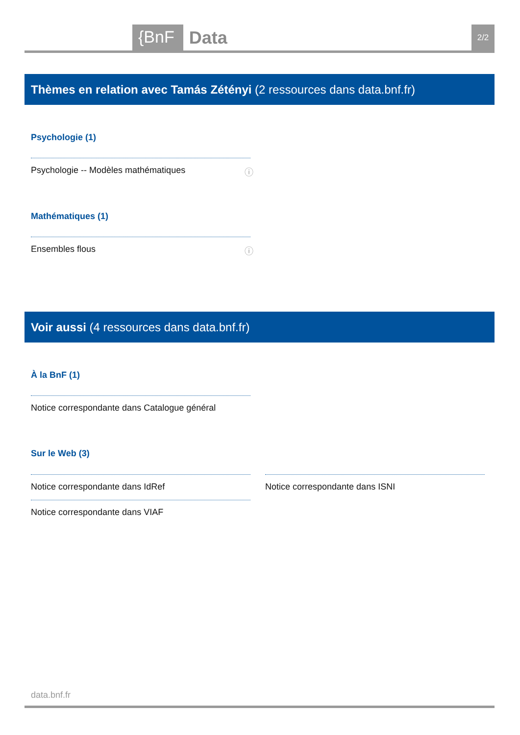{BnF Data 2/2
Thèmes en relation avec Tamás Zétényi (2 ressources dans data.bnf.fr)
Psychologie (1)
Psychologie -- Modèles mathématiques ⓘ
Mathématiques (1)
Ensembles flous ⓘ
Voir aussi (4 ressources dans data.bnf.fr)
À la BnF (1)
Notice correspondante dans Catalogue général
Sur le Web (3)
Notice correspondante dans IdRef Notice correspondante dans ISNI
Notice correspondante dans VIAF
data.bnf.fr